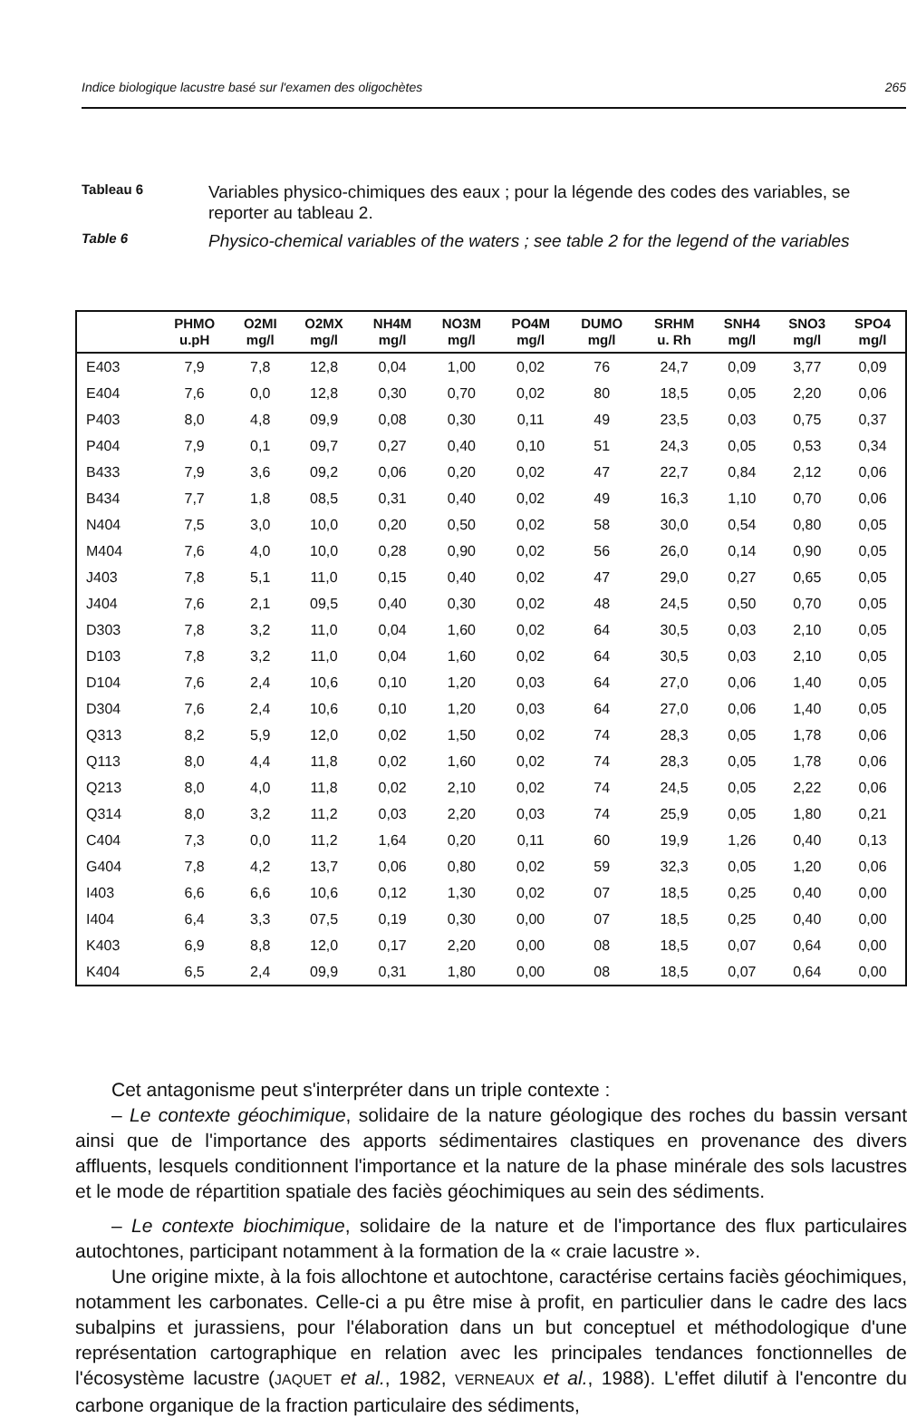Indice biologique lacustre basé sur l'examen des oligochètes 265
Tableau 6
Variables physico-chimiques des eaux ; pour la légende des codes des variables, se reporter au tableau 2.
Table 6
Physico-chemical variables of the waters ; see table 2 for the legend of the variables
| | PHMO u.pH | O2MI mg/l | O2MX mg/l | NH4M mg/l | NO3M mg/l | PO4M mg/l | DUMO mg/l | SRHM u. Rh | SNH4 mg/l | SNO3 mg/l | SPO4 mg/l |
| --- | --- | --- | --- | --- | --- | --- | --- | --- | --- | --- | --- |
| E403 | 7,9 | 7,8 | 12,8 | 0,04 | 1,00 | 0,02 | 76 | 24,7 | 0,09 | 3,77 | 0,09 |
| E404 | 7,6 | 0,0 | 12,8 | 0,30 | 0,70 | 0,02 | 80 | 18,5 | 0,05 | 2,20 | 0,06 |
| P403 | 8,0 | 4,8 | 09,9 | 0,08 | 0,30 | 0,11 | 49 | 23,5 | 0,03 | 0,75 | 0,37 |
| P404 | 7,9 | 0,1 | 09,7 | 0,27 | 0,40 | 0,10 | 51 | 24,3 | 0,05 | 0,53 | 0,34 |
| B433 | 7,9 | 3,6 | 09,2 | 0,06 | 0,20 | 0,02 | 47 | 22,7 | 0,84 | 2,12 | 0,06 |
| B434 | 7,7 | 1,8 | 08,5 | 0,31 | 0,40 | 0,02 | 49 | 16,3 | 1,10 | 0,70 | 0,06 |
| N404 | 7,5 | 3,0 | 10,0 | 0,20 | 0,50 | 0,02 | 58 | 30,0 | 0,54 | 0,80 | 0,05 |
| M404 | 7,6 | 4,0 | 10,0 | 0,28 | 0,90 | 0,02 | 56 | 26,0 | 0,14 | 0,90 | 0,05 |
| J403 | 7,8 | 5,1 | 11,0 | 0,15 | 0,40 | 0,02 | 47 | 29,0 | 0,27 | 0,65 | 0,05 |
| J404 | 7,6 | 2,1 | 09,5 | 0,40 | 0,30 | 0,02 | 48 | 24,5 | 0,50 | 0,70 | 0,05 |
| D303 | 7,8 | 3,2 | 11,0 | 0,04 | 1,60 | 0,02 | 64 | 30,5 | 0,03 | 2,10 | 0,05 |
| D103 | 7,8 | 3,2 | 11,0 | 0,04 | 1,60 | 0,02 | 64 | 30,5 | 0,03 | 2,10 | 0,05 |
| D104 | 7,6 | 2,4 | 10,6 | 0,10 | 1,20 | 0,03 | 64 | 27,0 | 0,06 | 1,40 | 0,05 |
| D304 | 7,6 | 2,4 | 10,6 | 0,10 | 1,20 | 0,03 | 64 | 27,0 | 0,06 | 1,40 | 0,05 |
| Q313 | 8,2 | 5,9 | 12,0 | 0,02 | 1,50 | 0,02 | 74 | 28,3 | 0,05 | 1,78 | 0,06 |
| Q113 | 8,0 | 4,4 | 11,8 | 0,02 | 1,60 | 0,02 | 74 | 28,3 | 0,05 | 1,78 | 0,06 |
| Q213 | 8,0 | 4,0 | 11,8 | 0,02 | 2,10 | 0,02 | 74 | 24,5 | 0,05 | 2,22 | 0,06 |
| Q314 | 8,0 | 3,2 | 11,2 | 0,03 | 2,20 | 0,03 | 74 | 25,9 | 0,05 | 1,80 | 0,21 |
| C404 | 7,3 | 0,0 | 11,2 | 1,64 | 0,20 | 0,11 | 60 | 19,9 | 1,26 | 0,40 | 0,13 |
| G404 | 7,8 | 4,2 | 13,7 | 0,06 | 0,80 | 0,02 | 59 | 32,3 | 0,05 | 1,20 | 0,06 |
| I403 | 6,6 | 6,6 | 10,6 | 0,12 | 1,30 | 0,02 | 07 | 18,5 | 0,25 | 0,40 | 0,00 |
| I404 | 6,4 | 3,3 | 07,5 | 0,19 | 0,30 | 0,00 | 07 | 18,5 | 0,25 | 0,40 | 0,00 |
| K403 | 6,9 | 8,8 | 12,0 | 0,17 | 2,20 | 0,00 | 08 | 18,5 | 0,07 | 0,64 | 0,00 |
| K404 | 6,5 | 2,4 | 09,9 | 0,31 | 1,80 | 0,00 | 08 | 18,5 | 0,07 | 0,64 | 0,00 |
Cet antagonisme peut s'interpréter dans un triple contexte :
– Le contexte géochimique, solidaire de la nature géologique des roches du bassin versant ainsi que de l'importance des apports sédimentaires clastiques en provenance des divers affluents, lesquels conditionnent l'importance et la nature de la phase minérale des sols lacustres et le mode de répartition spatiale des faciès géochimiques au sein des sédiments.
– Le contexte biochimique, solidaire de la nature et de l'importance des flux particulaires autochtones, participant notamment à la formation de la « craie lacustre ».
Une origine mixte, à la fois allochtone et autochtone, caractérise certains faciès géochimiques, notamment les carbonates. Celle-ci a pu être mise à profit, en particulier dans le cadre des lacs subalpins et jurassiens, pour l'élaboration dans un but conceptuel et méthodologique d'une représentation cartographique en relation avec les principales tendances fonctionnelles de l'écosystème lacustre (JAQUET et al., 1982, VERNEAUX et al., 1988). L'effet dilutif à l'encontre du carbone organique de la fraction particulaire des sédiments,